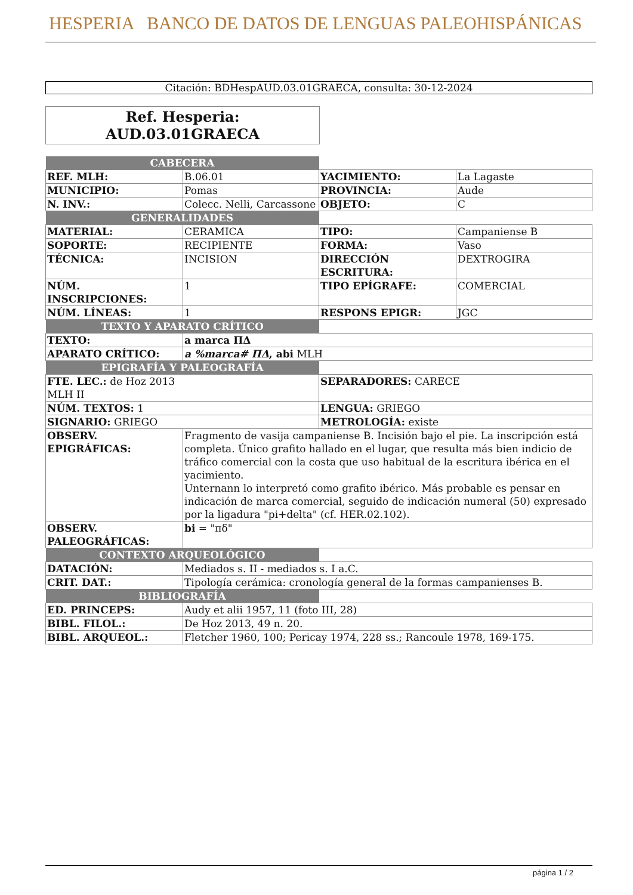HESPERIA BANCO DE DATOS DE LENGUAS PALEOHISPÁNICAS
Citación: BDHespAUD.03.01GRAECA, consulta: 30-12-2024
Ref. Hesperia:
AUD.03.01GRAECA
| CABECERA | | | |
| REF. MLH: | B.06.01 | YACIMIENTO: | La Lagaste |
| MUNICIPIO: | Pomas | PROVINCIA: | Aude |
| N. INV.: | Colecc. Nelli, Carcassone | OBJETO: | C |
| GENERALIDADES | | | |
| MATERIAL: | CERAMICA | TIPO: | Campaniense B |
| SOPORTE: | RECIPIENTE | FORMA: | Vaso |
| TÉCNICA: | INCISION | DIRECCIÓN ESCRITURA: | DEXTROGIRA |
| NÚM. INSCRIPCIONES: | 1 | TIPO EPÍGRAFE: | COMERCIAL |
| NÚM. LÍNEAS: | 1 | RESPONS EPIGR: | JGC |
| TEXTO Y APARATO CRÍTICO | | | |
| TEXTO: | a marca ΠΔ | | |
| APARATO CRÍTICO: | a %marca# ΠΔ , abi MLH | | |
| EPIGRAFÍA Y PALEOGRAFÍA | | | |
| FTE. LEC.: de Hoz 2013 MLH II | | SEPARADORES: CARECE | |
| NÚM. TEXTOS: 1 | | LENGUA: GRIEGO | |
| SIGNARIO: GRIEGO | | METROLOGÍA: existe | |
| OBSERV. EPIGRÁFICAS: | Fragmento de vasija campaniense B. Incisión bajo el pie. La inscripción está completa. Único grafito hallado en el lugar, que resulta más bien indicio de tráfico comercial con la costa que uso habitual de la escritura ibérica en el yacimiento. Unternann lo interpretó como grafito ibérico. Más probable es pensar en indicación de marca comercial, seguido de indicación numeral (50) expresado por la ligadura "pi+delta" (cf. HER.02.102). | | |
| OBSERV. PALEOGRÁFICAS: | bi = "πδ" | | |
| CONTEXTO ARQUEOLÓGICO | | | |
| DATACIÓN: | Mediados s. II - mediados s. I a.C. | | |
| CRIT. DAT.: | Tipología cerámica: cronología general de la formas campanienses B. | | |
| BIBLIOGRAFÍA | | | |
| ED. PRINCEPS: | Audy et alii 1957, 11 (foto III, 28) | | |
| BIBL. FILOL.: | De Hoz 2013, 49 n. 20. | | |
| BIBL. ARQUEOL.: | Fletcher 1960, 100; Pericay 1974, 228 ss.; Rancoule 1978, 169-175. | | |
página 1 / 2